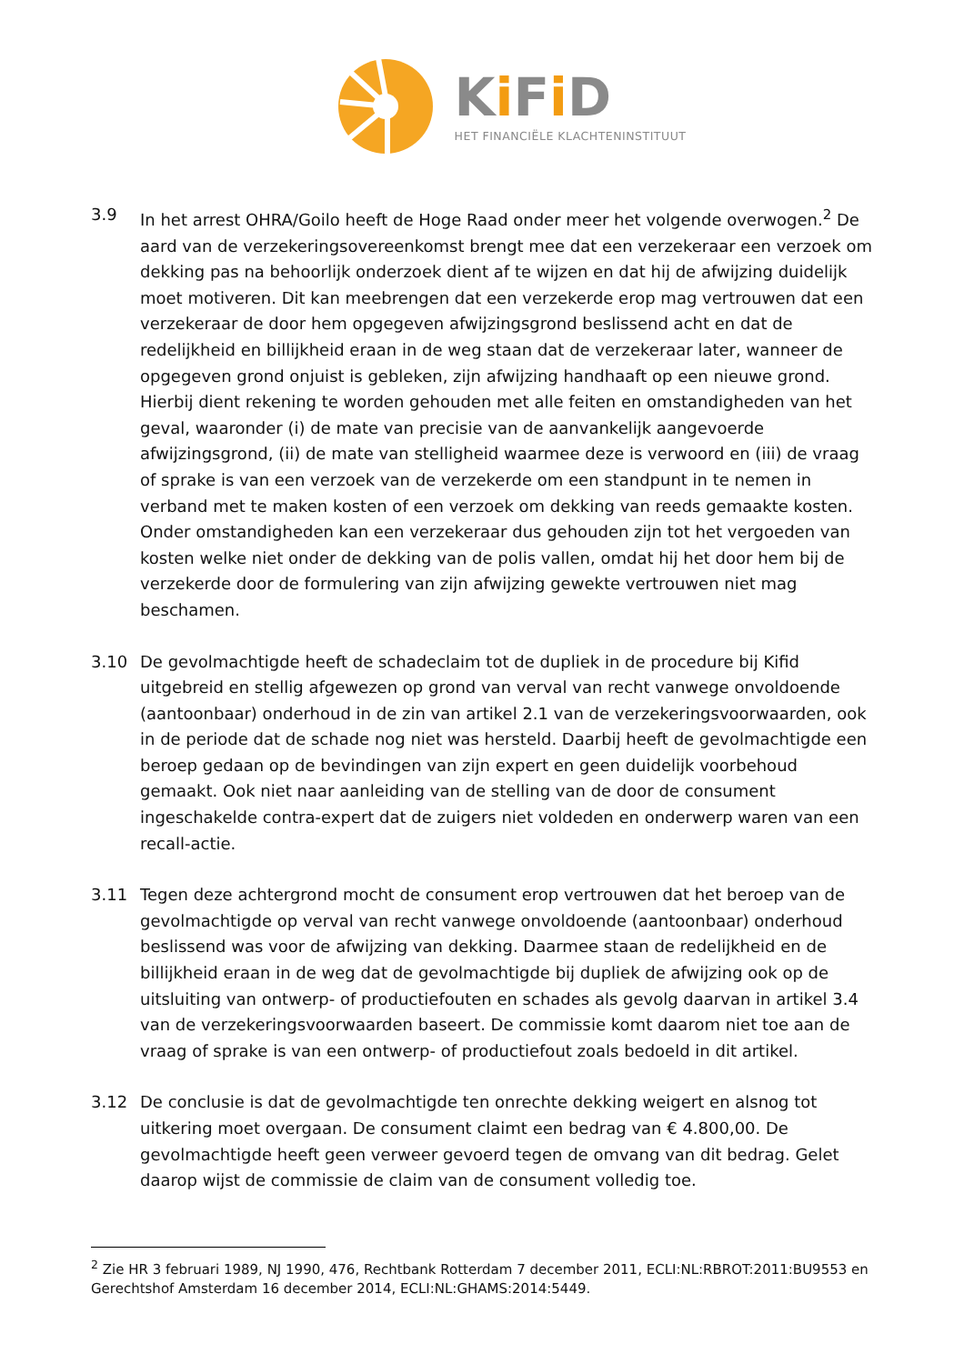Ki Fi D
HET FINANCIËLE KLACHTENINSTITUUT
3.9 In het arrest OHRA/Goilo heeft de Hoge Raad onder meer het volgende overwogen.<sup>2</sup> De aard van de verzekeringsovereenkomst brengt mee dat een verzekeraar een verzoek om dekking pas na behoorlijk onderzoek dient af te wijzen en dat hij de afwijzing duidelijk moet motiveren. Dit kan meebrengen dat een verzekerde erop mag vertrouwen dat een verzekeraar de door hem opgegeven afwijzingsgrond beslissend acht en dat de redelijkheid en billijkheid eraan in de weg staan dat de verzekeraar later, wanneer de opgegeven grond onjuist is gebleken, zijn afwijzing handhaaft op een nieuwe grond. Hierbij dient rekening te worden gehouden met alle feiten en omstandigheden van het geval, waaronder (i) de mate van precisie van de aanvankelijk aangevoerde afwijzingsgrond, (ii) de mate van stelligheid waarmee deze is verwoord en (iii) de vraag of sprake is van een verzoek van de verzekerde om een standpunt in te nemen in verband met te maken kosten of een verzoek om dekking van reeds gemaakte kosten. Onder omstandigheden kan een verzekeraar dus gehouden zijn tot het vergoeden van kosten welke niet onder de dekking van de polis vallen, omdat hij het door hem bij de verzekerde door de formulering van zijn afwijzing gewekte vertrouwen niet mag beschamen.
3.10 De gevolmachtigde heeft de schadeclaim tot de dupliek in de procedure bij Kifid uitgebreid en stellig afgewezen op grond van verval van recht vanwege onvoldoende (aantoonbaar) onderhoud in de zin van artikel 2.1 van de verzekeringsvoorwaarden, ook in de periode dat de schade nog niet was hersteld. Daarbij heeft de gevolmachtigde een beroep gedaan op de bevindingen van zijn expert en geen duidelijk voorbehoud gemaakt. Ook niet naar aanleiding van de stelling van de door de consument ingeschakelde contra-expert dat de zuigers niet voldeden en onderwerp waren van een recall-actie.
3.11 Tegen deze achtergrond mocht de consument erop vertrouwen dat het beroep van de gevolmachtigde op verval van recht vanwege onvoldoende (aantoonbaar) onderhoud beslissend was voor de afwijzing van dekking. Daarmee staan de redelijkheid en de billijkheid eraan in de weg dat de gevolmachtigde bij dupliek de afwijzing ook op de uitsluiting van ontwerp- of productiefouten en schades als gevolg daarvan in artikel 3.4 van de verzekeringsvoorwaarden baseert. De commissie komt daarom niet toe aan de vraag of sprake is van een ontwerp- of productiefout zoals bedoeld in dit artikel.
3.12 De conclusie is dat de gevolmachtigde ten onrechte dekking weigert en alsnog tot uitkering moet overgaan. De consument claimt een bedrag van € 4.800,00. De gevolmachtigde heeft geen verweer gevoerd tegen de omvang van dit bedrag. Gelet daarop wijst de commissie de claim van de consument volledig toe.
<sup>2</sup> Zie HR 3 februari 1989, NJ 1990, 476, Rechtbank Rotterdam 7 december 2011, ECLI:NL:RBROT:2011:BU9553 en Gerechtshof Amsterdam 16 december 2014, ECLI:NL:GHAMS:2014:5449.